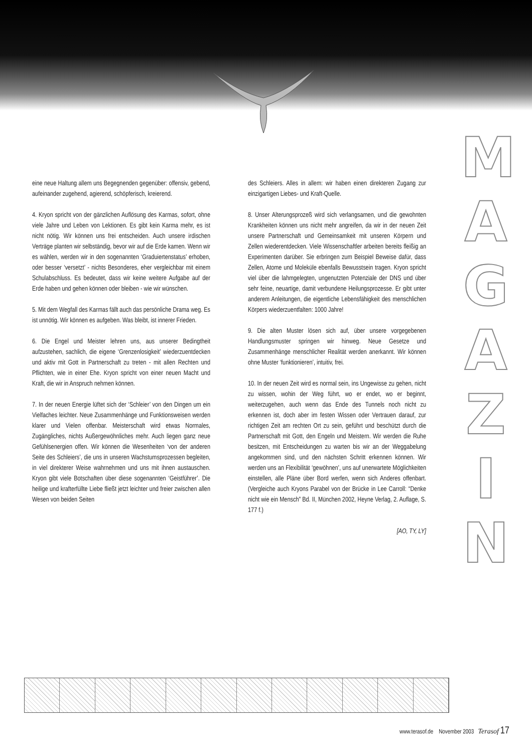M
A
G
A
Z
I
N
eine neue Haltung allem uns Begegnenden gegenüber: offensiv, gebend, aufeinander zugehend, agierend, schöpferisch, kreierend.
4. Kryon spricht von der gänzlichen Auflösung des Karmas, sofort, ohne viele Jahre und Leben von Lektionen. Es gibt kein Karma mehr, es ist nicht nötig. Wir können uns frei entscheiden. Auch unsere irdischen Verträge planten wir selbständig, bevor wir auf die Erde kamen. Wenn wir es wählen, werden wir in den sogenannten ‘Graduiertenstatus’ erhoben, oder besser ‘versetzt’ - nichts Besonderes, eher vergleichbar mit einem Schulabschluss. Es bedeutet, dass wir keine weitere Aufgabe auf der Erde haben und gehen können oder bleiben - wie wir wünschen.
5. Mit dem Wegfall des Karmas fällt auch das persönliche Drama weg. Es ist unnötig. Wir können es aufgeben. Was bleibt, ist innerer Frieden.
6. Die Engel und Meister lehren uns, aus unserer Bedingtheit aufzustehen, sachlich, die eigene ‘Grenzenlosigkeit’ wiederzuentdecken und aktiv mit Gott in Partnerschaft zu treten - mit allen Rechten und Pflichten, wie in einer Ehe. Kryon spricht von einer neuen Macht und Kraft, die wir in Anspruch nehmen können.
7. In der neuen Energie lüftet sich der ‘Schleier’ von den Dingen um ein Vielfaches leichter. Neue Zusammenhänge und Funktionsweisen werden klarer und Vielen offenbar. Meisterschaft wird etwas Normales, Zugängliches, nichts Außergewöhnliches mehr. Auch liegen ganz neue Gefühlsenergien offen. Wir können die Wesenheiten ‘von der anderen Seite des Schleiers’, die uns in unseren Wachstumsprozessen begleiten, in viel direkterer Weise wahrnehmen und uns mit ihnen austauschen. Kryon gibt viele Botschaften über diese sogenannten ‘Geistführer’. Die heilige und krafterfüllte Liebe fließt jetzt leichter und freier zwischen allen Wesen von beiden Seiten
des Schleiers. Alles in allem: wir haben einen direkteren Zugang zur einzigartigen Liebes- und Kraft-Quelle.
8. Unser Alterungsprozeß wird sich verlangsamen, und die gewohnten Krankheiten können uns nicht mehr angreifen, da wir in der neuen Zeit unsere Partnerschaft und Gemeinsamkeit mit unseren Körpern und Zellen wiederentdecken. Viele Wissenschaftler arbeiten bereits fleißig an Experimenten darüber. Sie erbringen zum Beispiel Beweise dafür, dass Zellen, Atome und Moleküle ebenfalls Bewusstsein tragen. Kryon spricht viel über die lahmgelegten, ungenutzten Potenziale der DNS und über sehr feine, neuartige, damit verbundene Heilungsprozesse. Er gibt unter anderem Anleitungen, die eigentliche Lebensfähigkeit des menschlichen Körpers wiederzuentfalten: 1000 Jahre!
9. Die alten Muster lösen sich auf, über unsere vorgegebenen Handlungsmuster springen wir hinweg. Neue Gesetze und Zusammenhänge menschlicher Realität werden anerkannt. Wir können ohne Muster ‘funktionieren’, intuitiv, frei.
10. In der neuen Zeit wird es normal sein, ins Ungewisse zu gehen, nicht zu wissen, wohin der Weg führt, wo er endet, wo er beginnt, weiterzugehen, auch wenn das Ende des Tunnels noch nicht zu erkennen ist, doch aber im festen Wissen oder Vertrauen darauf, zur richtigen Zeit am rechten Ort zu sein, geführt und beschützt durch die Partnerschaft mit Gott, den Engeln und Meistern. Wir werden die Ruhe besitzen, mit Entscheidungen zu warten bis wir an der Weggabelung angekommen sind, und den nächsten Schritt erkennen können. Wir werden uns an Flexibilität ‘gewöhnen’, uns auf unerwartete Möglichkeiten einstellen, alle Pläne über Bord werfen, wenn sich Anderes offenbart. (Vergleiche auch Kryons Parabel von der Brücke in Lee Carroll: “Denke nicht wie ein Mensch” Bd. II, München 2002, Heyne Verlag, 2. Auflage, S. 177 f.)
[AO, TY, LY]
www.terasof.de November 2003 Terasof 17